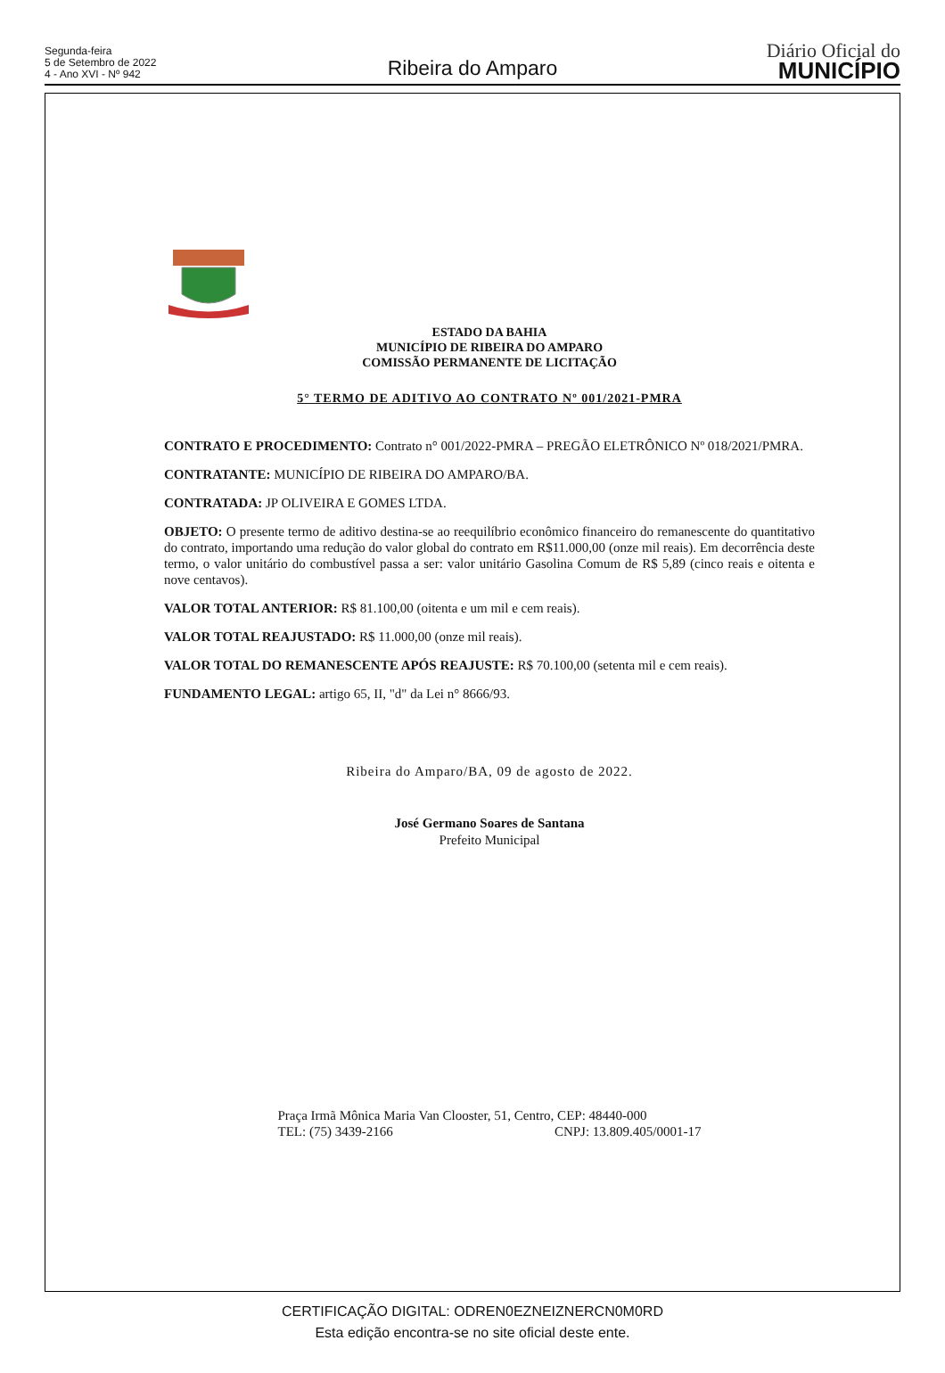Segunda-feira
5 de Setembro de 2022
4 - Ano XVI - Nº 942
Ribeira do Amparo
Diário Oficial do
MUNICÍPIO
ESTADO DA BAHIA
MUNICÍPIO DE RIBEIRA DO AMPARO
COMISSÃO PERMANENTE DE LICITAÇÃO
5° TERMO DE ADITIVO AO CONTRATO Nº 001/2021-PMRA
CONTRATO E PROCEDIMENTO: Contrato n° 001/2022-PMRA – PREGÃO ELETRÔNICO Nº 018/2021/PMRA.
CONTRATANTE: MUNICÍPIO DE RIBEIRA DO AMPARO/BA.
CONTRATADA: JP OLIVEIRA E GOMES LTDA.
OBJETO: O presente termo de aditivo destina-se ao reequilíbrio econômico financeiro do remanescente do quantitativo do contrato, importando uma redução do valor global do contrato em R$11.000,00 (onze mil reais). Em decorrência deste termo, o valor unitário do combustível passa a ser: valor unitário Gasolina Comum de R$ 5,89 (cinco reais e oitenta e nove centavos).
VALOR TOTAL ANTERIOR: R$ 81.100,00 (oitenta e um mil e cem reais).
VALOR TOTAL REAJUSTADO: R$ 11.000,00 (onze mil reais).
VALOR TOTAL DO REMANESCENTE APÓS REAJUSTE: R$ 70.100,00 (setenta mil e cem reais).
FUNDAMENTO LEGAL: artigo 65, II, "d" da Lei n° 8666/93.
Ribeira do Amparo/BA, 09 de agosto de 2022.
José Germano Soares de Santana
Prefeito Municipal
Praça Irmã Mônica Maria Van Clooster, 51, Centro, CEP: 48440-000
TEL: (75) 3439-2166 CNPJ: 13.809.405/0001-17
CERTIFICAÇÃO DIGITAL: ODREN0EZNEIZNERCN0M0RD
Esta edição encontra-se no site oficial deste ente.